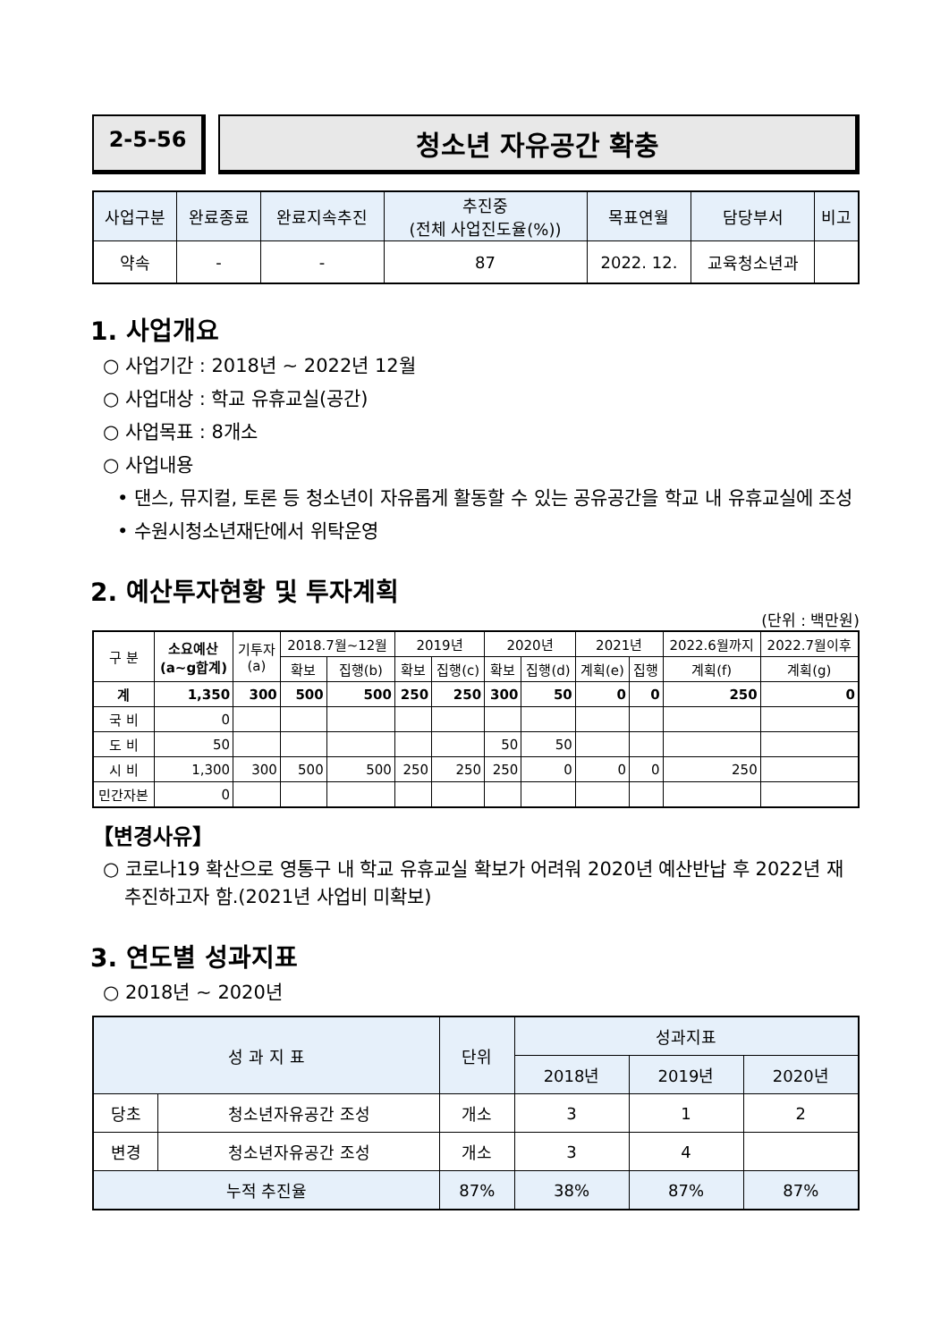2-5-56
청소년 자유공간 확충
| 사업구분 | 완료종료 | 완료지속추진 | 추진중 (전체 사업진도율(%)) | 목표연월 | 담당부서 | 비고 |
| --- | --- | --- | --- | --- | --- | --- |
| 약속 | - | - | 87 | 2022. 12. | 교육청소년과 | |
1. 사업개요
○ 사업기간 : 2018년 ~ 2022년 12월
○ 사업대상 : 학교 유휴교실(공간)
○ 사업목표 : 8개소
○ 사업내용
• 댄스, 뮤지컬, 토론 등 청소년이 자유롭게 활동할 수 있는 공유공간을 학교 내 유휴교실에 조성
• 수원시청소년재단에서 위탁운영
2. 예산투자현황 및 투자계획
(단위 : 백만원)
| 구 분 | 소요예산 (a~g합계) | 기투자 (a) | 2018.7월~12월 | | 2019년 | | 2020년 | | 2021년 | | 2022.6월까지 | 2022.7월이후 |
| --- | --- | --- | --- | --- | --- | --- | --- | --- | --- | --- | --- | --- |
| | | | 확보 | 집행(b) | 확보 | 집행(c) | 확보 | 집행(d) | 계획(e) | 집행 | 계획(f) | 계획(g) |
| 계 | 1,350 | 300 | 500 | 500 | 250 | 250 | 300 | 50 | 0 | 0 | 250 | 0 |
| 국 비 | 0 | | | | | | | | | | | |
| 도 비 | 50 | | | | | | 50 | 50 | | | | |
| 시 비 | 1,300 | 300 | 500 | 500 | 250 | 250 | 250 | 0 | 0 | 0 | 250 | |
| 민간자본 | 0 | | | | | | | | | | | |
【변경사유】
○ 코로나19 확산으로 영통구 내 학교 유휴교실 확보가 어려워 2020년 예산반납 후 2022년 재추진하고자 함.(2021년 사업비 미확보)
3. 연도별 성과지표
○ 2018년 ~ 2020년
| 성 과 지 표 | | 단위 | 성과지표 | | |
| --- | --- | --- | --- | --- | --- |
| | | | 2018년 | 2019년 | 2020년 |
| 당초 | 청소년자유공간 조성 | 개소 | 3 | 1 | 2 |
| 변경 | 청소년자유공간 조성 | 개소 | 3 | 4 | |
| 누적 추진율 | | 87% | 38% | 87% | 87% |